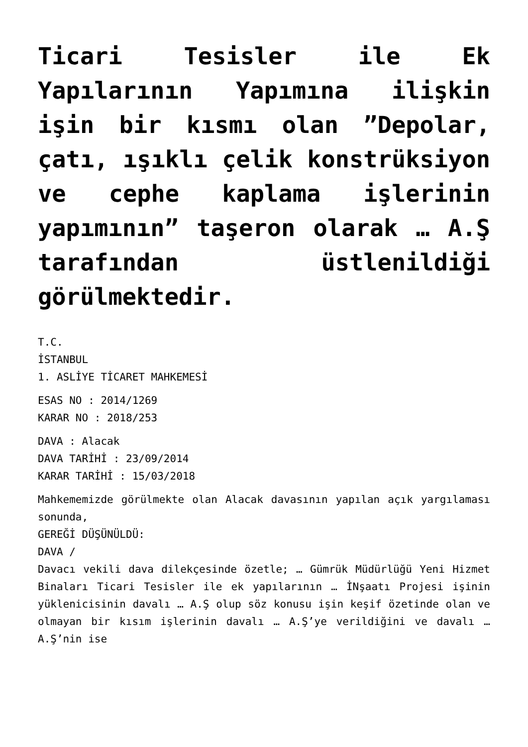Ticari Tesisler ile Ek Yapılarının Yapımına ilişkin işin bir kısmı olan ”Depolar, çatı, ışıklı çelik konstrüksiyon ve cephe kaplama işlerinin yapımının” taşeron olarak … A.Ş tarafından üstlenildiği görülmektedir.
T.C.
İSTANBUL
1. ASLİYE TİCARET MAHKEMESİ
ESAS NO : 2014/1269
KARAR NO : 2018/253
DAVA : Alacak
DAVA TARİHİ : 23/09/2014
KARAR TARİHİ : 15/03/2018
Mahkememizde görülmekte olan Alacak davasının yapılan açık yargılaması sonunda,
GEREĞİ DÜŞÜNÜLDÜ:
DAVA /
Davacı vekili dava dilekçesinde özetle; … Gümrük Müdürlüğü Yeni Hizmet Binaları Ticari Tesisler ile ek yapılarının … İNşaatı Projesi işinin yüklenicisinin davalı … A.Ş olup söz konusu işin keşif özetinde olan ve olmayan bir kısım işlerinin davalı … A.Ş’ye verildiğini ve davalı … A.Ş’nin ise